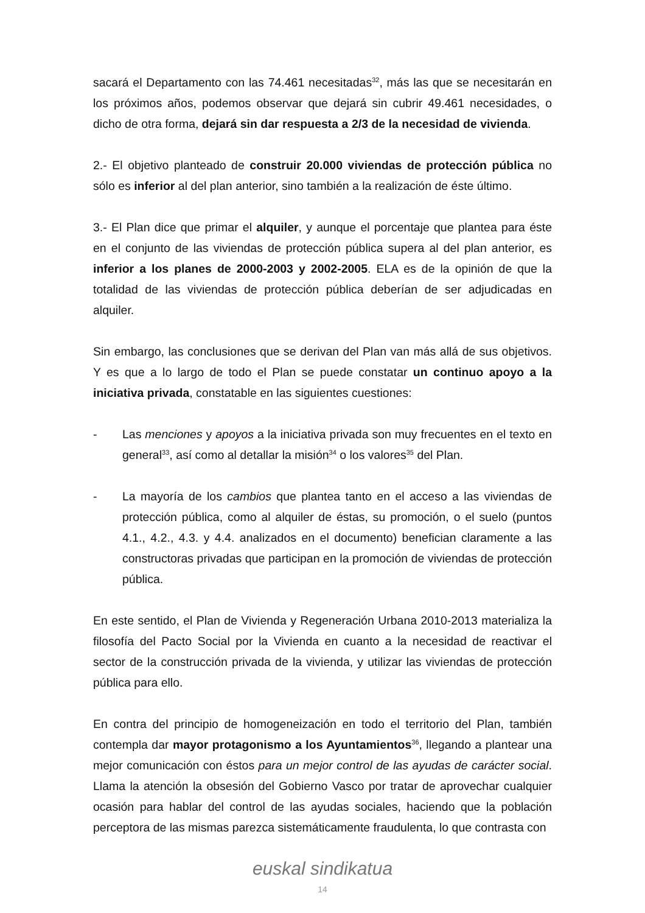sacará el Departamento con las 74.461 necesitadas<sup>32</sup>, más las que se necesitarán en los próximos años, podemos observar que dejará sin cubrir 49.461 necesidades, o dicho de otra forma, dejará sin dar respuesta a 2/3 de la necesidad de vivienda.
2.- El objetivo planteado de construir 20.000 viviendas de protección pública no sólo es inferior al del plan anterior, sino también a la realización de éste último.
3.- El Plan dice que primar el alquiler, y aunque el porcentaje que plantea para éste en el conjunto de las viviendas de protección pública supera al del plan anterior, es inferior a los planes de 2000-2003 y 2002-2005. ELA es de la opinión de que la totalidad de las viviendas de protección pública deberían de ser adjudicadas en alquiler.
Sin embargo, las conclusiones que se derivan del Plan van más allá de sus objetivos. Y es que a lo largo de todo el Plan se puede constatar un continuo apoyo a la iniciativa privada, constatable en las siguientes cuestiones:
- Las menciones y apoyos a la iniciativa privada son muy frecuentes en el texto en general<sup>33</sup>, así como al detallar la misión<sup>34</sup> o los valores<sup>35</sup> del Plan.
- La mayoría de los cambios que plantea tanto en el acceso a las viviendas de protección pública, como al alquiler de éstas, su promoción, o el suelo (puntos 4.1., 4.2., 4.3. y 4.4. analizados en el documento) benefician claramente a las constructoras privadas que participan en la promoción de viviendas de protección pública.
En este sentido, el Plan de Vivienda y Regeneración Urbana 2010-2013 materializa la filosofía del Pacto Social por la Vivienda en cuanto a la necesidad de reactivar el sector de la construcción privada de la vivienda, y utilizar las viviendas de protección pública para ello.
En contra del principio de homogeneización en todo el territorio del Plan, también contempla dar mayor protagonismo a los Ayuntamientos<sup>36</sup>, llegando a plantear una mejor comunicación con éstos para un mejor control de las ayudas de carácter social. Llama la atención la obsesión del Gobierno Vasco por tratar de aprovechar cualquier ocasión para hablar del control de las ayudas sociales, haciendo que la población perceptora de las mismas parezca sistemáticamente fraudulenta, lo que contrasta con
euskal sindikatua
14